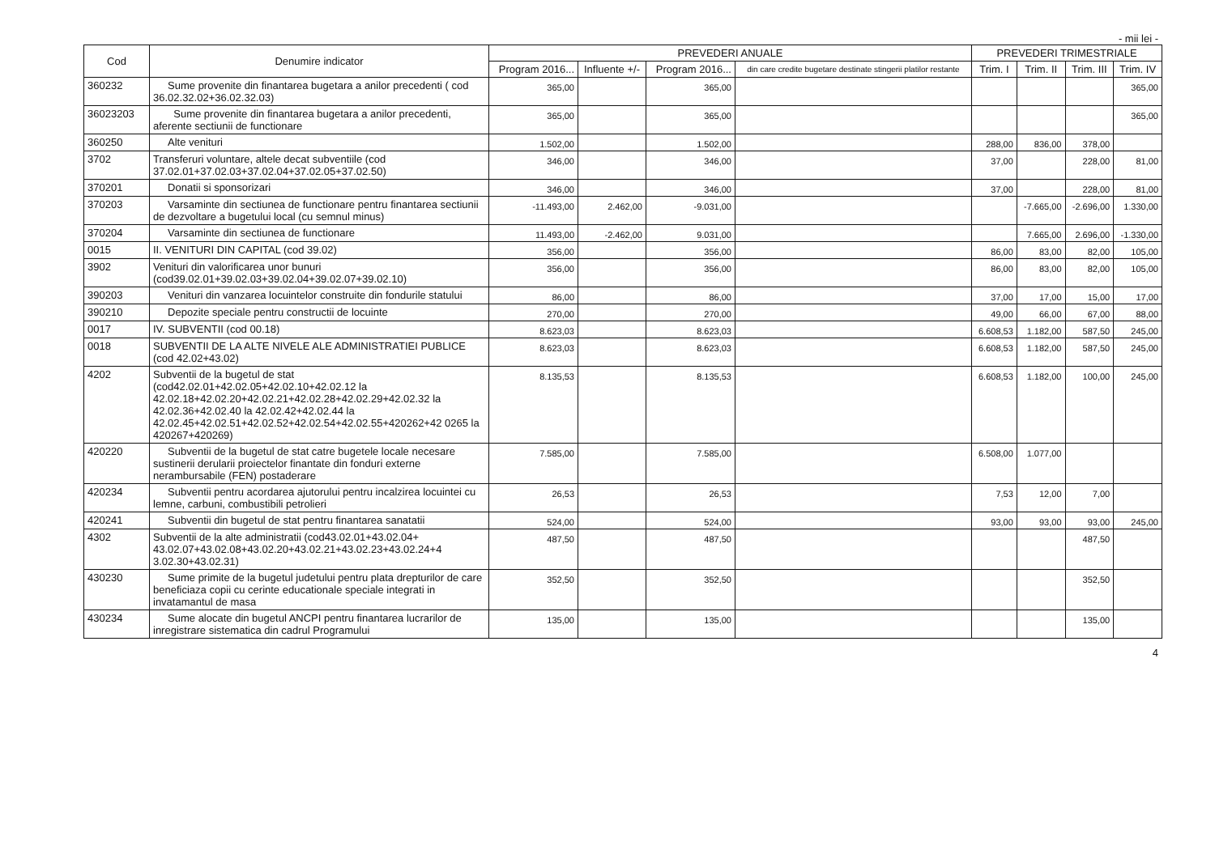- mii lei -
| Cod | Denumire indicator | PREVEDERI ANUALE | | | | PREVEDERI TRIMESTRIALE | | | |
| --- | --- | --- | --- | --- | --- | --- | --- | --- | --- |
| | | Program 2016... | Influente +/- | Program 2016... | din care credite bugetare destinate stingerii platilor restante | Trim. I | Trim. II | Trim. III | Trim. IV |
| 360232 | Sume provenite din finantarea bugetara a anilor precedenti ( cod 36.02.32.02+36.02.32.03) | 365,00 | | 365,00 | | | | | 365,00 |
| 36023203 | Sume provenite din finantarea bugetara a anilor precedenti, aferente sectiunii de functionare | 365,00 | | 365,00 | | | | | 365,00 |
| 360250 | Alte venituri | 1.502,00 | | 1.502,00 | | 288,00 | 836,00 | 378,00 | |
| 3702 | Transferuri voluntare, altele decat subventiile (cod 37.02.01+37.02.03+37.02.04+37.02.05+37.02.50) | 346,00 | | 346,00 | | 37,00 | | 228,00 | 81,00 |
| 370201 | Donatii si sponsorizari | 346,00 | | 346,00 | | 37,00 | | 228,00 | 81,00 |
| 370203 | Varsaminte din sectiunea de functionare pentru finantarea sectiunii de dezvoltare a bugetului local (cu semnul minus) | -11.493,00 | 2.462,00 | -9.031,00 | | | -7.665,00 | -2.696,00 | 1.330,00 |
| 370204 | Varsaminte din sectiunea de functionare | 11.493,00 | -2.462,00 | 9.031,00 | | | 7.665,00 | 2.696,00 | -1.330,00 |
| 0015 | II. VENITURI DIN CAPITAL (cod 39.02) | 356,00 | | 356,00 | | 86,00 | 83,00 | 82,00 | 105,00 |
| 3902 | Venituri din valorificarea unor bunuri (cod39.02.01+39.02.03+39.02.04+39.02.07+39.02.10) | 356,00 | | 356,00 | | 86,00 | 83,00 | 82,00 | 105,00 |
| 390203 | Venituri din vanzarea locuintelor construite din fondurile statului | 86,00 | | 86,00 | | 37,00 | 17,00 | 15,00 | 17,00 |
| 390210 | Depozite speciale pentru constructii de locuinte | 270,00 | | 270,00 | | 49,00 | 66,00 | 67,00 | 88,00 |
| 0017 | IV. SUBVENTII (cod 00.18) | 8.623,03 | | 8.623,03 | | 6.608,53 | 1.182,00 | 587,50 | 245,00 |
| 0018 | SUBVENTII DE LA ALTE NIVELE ALE ADMINISTRATIEI PUBLICE (cod 42.02+43.02) | 8.623,03 | | 8.623,03 | | 6.608,53 | 1.182,00 | 587,50 | 245,00 |
| 4202 | Subventii de la bugetul de stat (cod42.02.01+42.02.05+42.02.10+42.02.12 la 42.02.18+42.02.20+42.02.21+42.02.28+42.02.29+42.02.32 la 42.02.36+42.02.40 la 42.02.42+42.02.44 la 42.02.45+42.02.51+42.02.52+42.02.54+42.02.55+420262+42 0265 la 420267+420269) | 8.135,53 | | 8.135,53 | | 6.608,53 | 1.182,00 | 100,00 | 245,00 |
| 420220 | Subventii de la bugetul de stat catre bugetele locale necesare sustinerii derularii proiectelor finantate din fonduri externe nerambursabile (FEN) postaderare | 7.585,00 | | 7.585,00 | | 6.508,00 | 1.077,00 | | |
| 420234 | Subventii pentru acordarea ajutorului pentru incalzirea locuintei cu lemne, carbuni, combustibili petrolieri | 26,53 | | 26,53 | | 7,53 | 12,00 | 7,00 | |
| 420241 | Subventii din bugetul de stat pentru finantarea sanatatii | 524,00 | | 524,00 | | 93,00 | 93,00 | 93,00 | 245,00 |
| 4302 | Subventii de la alte administratii (cod43.02.01+43.02.04+ 43.02.07+43.02.08+43.02.20+43.02.21+43.02.23+43.02.24+4 3.02.30+43.02.31) | 487,50 | | 487,50 | | | | 487,50 | |
| 430230 | Sume primite de la bugetul judetului pentru plata drepturilor de care beneficiaza copii cu cerinte educationale speciale integrati in invatamantul de masa | 352,50 | | 352,50 | | | | 352,50 | |
| 430234 | Sume alocate din bugetul ANCPI pentru finantarea lucrarilor de inregistrare sistematica din cadrul Programului | 135,00 | | 135,00 | | | | 135,00 | |
4